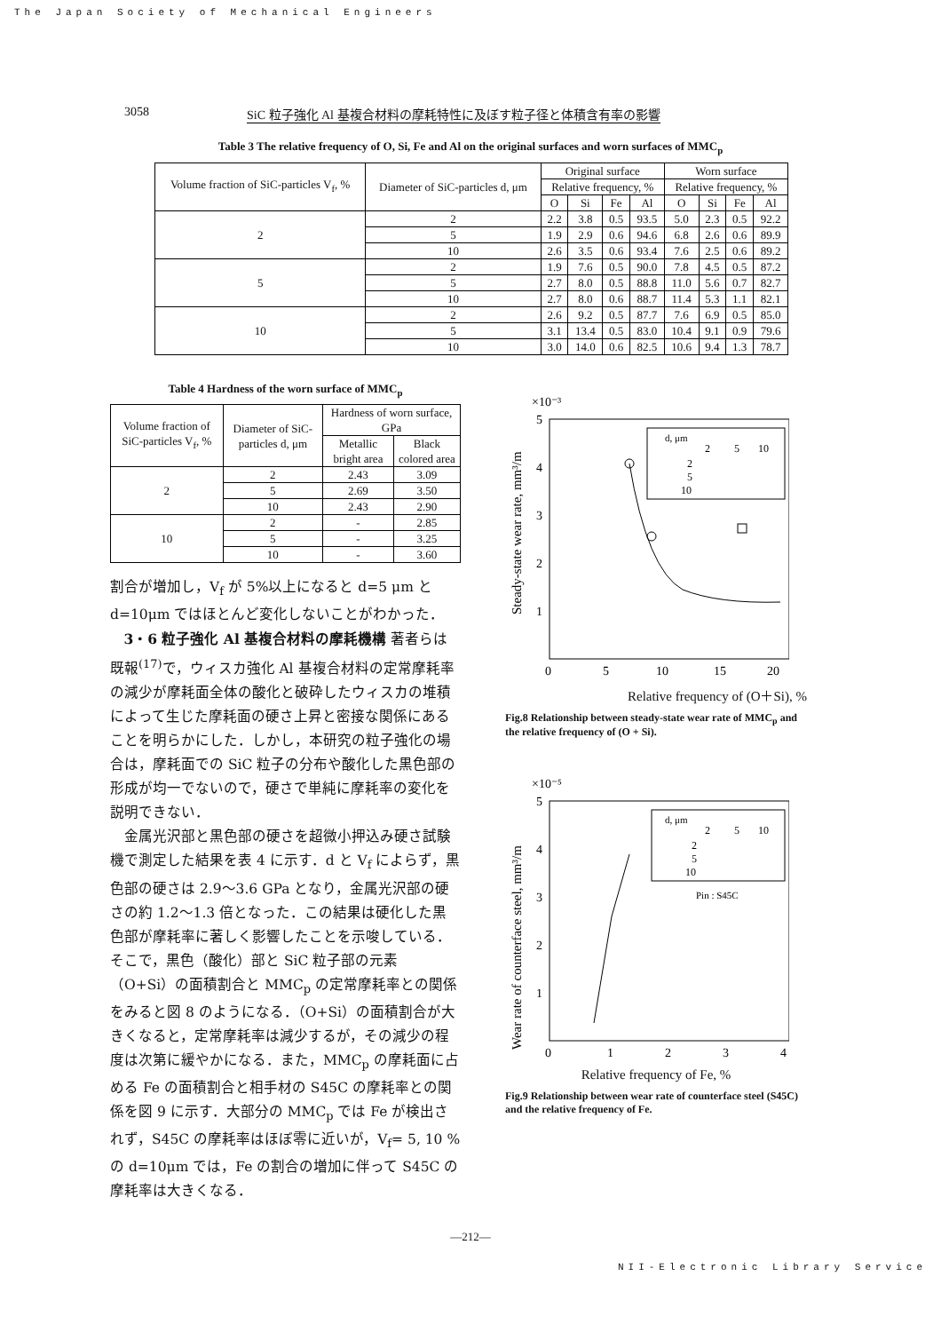The Japan Society of Mechanical Engineers
3058 SiC 粒子強化 Al 基複合材料の摩耗特性に及ぼす粒子径と体積含有率の影響
Table 3 The relative frequency of O, Si, Fe and Al on the original surfaces and worn surfaces of MMC<sub>p</sub>
| Volume fraction of SiC-particles V<sub>f</sub>, % | Diameter of SiC-particles d, μm | Original surface | | | | Worn surface | | | |
| --- | --- | --- | --- | --- | --- | --- | --- | --- | --- |
| | | Relative frequency, % | | | | Relative frequency, % | | | |
| | | O | Si | Fe | Al | O | Si | Fe | Al |
| 2 | 2 | 2.2 | 3.8 | 0.5 | 93.5 | 5.0 | 2.3 | 0.5 | 92.2 |
| | 5 | 1.9 | 2.9 | 0.6 | 94.6 | 6.8 | 2.6 | 0.6 | 89.9 |
| | 10 | 2.6 | 3.5 | 0.6 | 93.4 | 7.6 | 2.5 | 0.6 | 89.2 |
| 5 | 2 | 1.9 | 7.6 | 0.5 | 90.0 | 7.8 | 4.5 | 0.5 | 87.2 |
| | 5 | 2.7 | 8.0 | 0.5 | 88.8 | 11.0 | 5.6 | 0.7 | 82.7 |
| | 10 | 2.7 | 8.0 | 0.6 | 88.7 | 11.4 | 5.3 | 1.1 | 82.1 |
| 10 | 2 | 2.6 | 9.2 | 0.5 | 87.7 | 7.6 | 6.9 | 0.5 | 85.0 |
| | 5 | 3.1 | 13.4 | 0.5 | 83.0 | 10.4 | 9.1 | 0.9 | 79.6 |
| | 10 | 3.0 | 14.0 | 0.6 | 82.5 | 10.6 | 9.4 | 1.3 | 78.7 |
Table 4 Hardness of the worn surface of MMC<sub>p</sub>
| Volume fraction of SiC-particles V<sub>f</sub>, % | Diameter of SiC-particles d, μm | Hardness of worn surface, GPa | |
| --- | --- | --- | --- |
| | | Metallic bright area | Black colored area |
| 2 | 2 | 2.43 | 3.09 |
| | 5 | 2.69 | 3.50 |
| | 10 | 2.43 | 2.90 |
| 10 | 2 | - | 2.85 |
| | 5 | - | 3.25 |
| | 10 | - | 3.60 |
割合が増加し，V<sub>f</sub> が 5%以上になると d=5 μm と d=10μm ではほとんど変化しないことがわかった．
3・6 粒子強化 Al 基複合材料の摩耗機構 著者らは既報<sup>(17)</sup>で，ウィスカ強化 Al 基複合材料の定常摩耗率の減少が摩耗面全体の酸化と破砕したウィスカの堆積によって生じた摩耗面の硬さ上昇と密接な関係にあることを明らかにした．しかし，本研究の粒子強化の場合は，摩耗面での SiC 粒子の分布や酸化した黒色部の形成が均一でないので，硬さで単純に摩耗率の変化を説明できない．
金属光沢部と黒色部の硬さを超微小押込み硬さ試験機で測定した結果を表 4 に示す．d と V<sub>f</sub> によらず，黒色部の硬さは 2.9〜3.6 GPa となり，金属光沢部の硬さの約 1.2〜1.3 倍となった．この結果は硬化した黒色部が摩耗率に著しく影響したことを示唆している．そこで，黒色（酸化）部と SiC 粒子部の元素（O+Si）の面積割合と MMC<sub>p</sub> の定常摩耗率との関係をみると図 8 のようになる．（O+Si）の面積割合が大きくなると，定常摩耗率は減少するが，その減少の程度は次第に緩やかになる．また，MMC<sub>p</sub> の摩耗面に占める Fe の面積割合と相手材の S45C の摩耗率との関係を図 9 に示す．大部分の MMC<sub>p</sub> では Fe が検出されず，S45C の摩耗率はほぼ零に近いが，V<sub>f</sub>= 5, 10 %の d=10μm では，Fe の割合の増加に伴って S45C の摩耗率は大きくなる．
×10⁻³
5
4
3
2
1
0
5
10
15
20
Steady-state wear rate, mm³/m
d, μm
2
5
10
2
5
10
Relative frequency of (O＋Si), %
Fig.8 Relationship between steady-state wear rate of MMC<sub>p</sub> and the relative frequency of (O + Si).
×10⁻⁵
5
4
3
2
1
0
1
2
3
4
Wear rate of counterface steel, mm³/m
Pin : S45C
d, μm
2
5
10
2
5
10
Relative frequency of Fe, %
Fig.9 Relationship between wear rate of counterface steel (S45C) and the relative frequency of Fe.
—212—
NII-Electronic Library Service